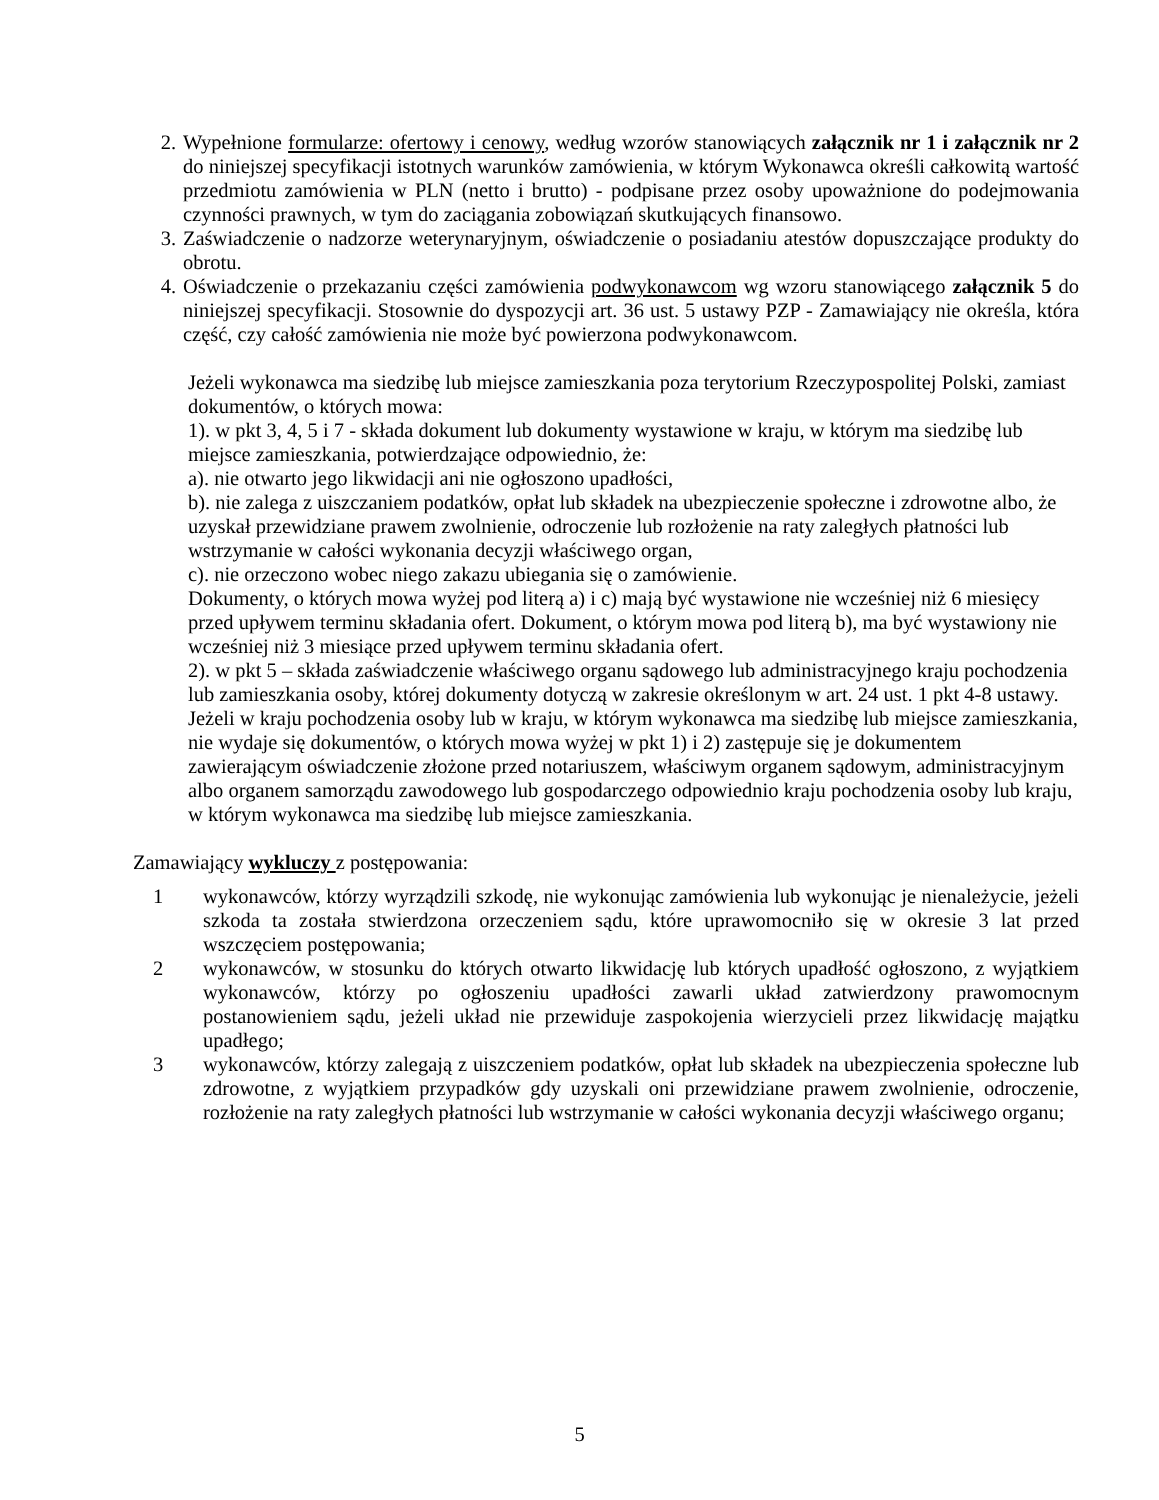2. Wypełnione formularze: ofertowy i cenowy, według wzorów stanowiących załącznik nr 1 i załącznik nr 2 do niniejszej specyfikacji istotnych warunków zamówienia, w którym Wykonawca określi całkowitą wartość przedmiotu zamówienia w PLN (netto i brutto) - podpisane przez osoby upoważnione do podejmowania czynności prawnych, w tym do zaciągania zobowiązań skutkujących finansowo.
3. Zaświadczenie o nadzorze weterynaryjnym, oświadczenie o posiadaniu atestów dopuszczające produkty do obrotu.
4. Oświadczenie o przekazaniu części zamówienia podwykonawcom wg wzoru stanowiącego załącznik 5 do niniejszej specyfikacji. Stosownie do dyspozycji art. 36 ust. 5 ustawy PZP - Zamawiający nie określa, która część, czy całość zamówienia nie może być powierzona podwykonawcom.
Jeżeli wykonawca ma siedzibę lub miejsce zamieszkania poza terytorium Rzeczypospolitej Polski, zamiast dokumentów, o których mowa:
1). w pkt 3, 4, 5 i 7 - składa dokument lub dokumenty wystawione w kraju, w którym ma siedzibę lub miejsce zamieszkania, potwierdzające odpowiednio, że:
a). nie otwarto jego likwidacji ani nie ogłoszono upadłości,
b). nie zalega z uiszczaniem podatków, opłat lub składek na ubezpieczenie społeczne i zdrowotne albo, że uzyskał przewidziane prawem zwolnienie, odroczenie lub rozłożenie na raty zaległych płatności lub wstrzymanie w całości wykonania decyzji właściwego organ,
c). nie orzeczono wobec niego zakazu ubiegania się o zamówienie.
Dokumenty, o których mowa wyżej pod literą a) i c) mają być wystawione nie wcześniej niż 6 miesięcy przed upływem terminu składania ofert. Dokument, o którym mowa pod literą b), ma być wystawiony nie wcześniej niż 3 miesiące przed upływem terminu składania ofert.
2). w pkt 5 – składa zaświadczenie właściwego organu sądowego lub administracyjnego kraju pochodzenia lub zamieszkania osoby, której dokumenty dotyczą w zakresie określonym w art. 24 ust. 1 pkt 4-8 ustawy.
Jeżeli w kraju pochodzenia osoby lub w kraju, w którym wykonawca ma siedzibę lub miejsce zamieszkania, nie wydaje się dokumentów, o których mowa wyżej w pkt 1) i 2) zastępuje się je dokumentem zawierającym oświadczenie złożone przed notariuszem, właściwym organem sądowym, administracyjnym albo organem samorządu zawodowego lub gospodarczego odpowiednio kraju pochodzenia osoby lub kraju, w którym wykonawca ma siedzibę lub miejsce zamieszkania.
Zamawiający wykluczy z postępowania:
1 wykonawców, którzy wyrządzili szkodę, nie wykonując zamówienia lub wykonując je nienależycie, jeżeli szkoda ta została stwierdzona orzeczeniem sądu, które uprawomocniło się w okresie 3 lat przed wszczęciem postępowania;
2 wykonawców, w stosunku do których otwarto likwidację lub których upadłość ogłoszono, z wyjątkiem wykonawców, którzy po ogłoszeniu upadłości zawarli układ zatwierdzony prawomocnym postanowieniem sądu, jeżeli układ nie przewiduje zaspokojenia wierzycieli przez likwidację majątku upadłego;
3 wykonawców, którzy zalegają z uiszczeniem podatków, opłat lub składek na ubezpieczenia społeczne lub zdrowotne, z wyjątkiem przypadków gdy uzyskali oni przewidziane prawem zwolnienie, odroczenie, rozłożenie na raty zaległych płatności lub wstrzymanie w całości wykonania decyzji właściwego organu;
5